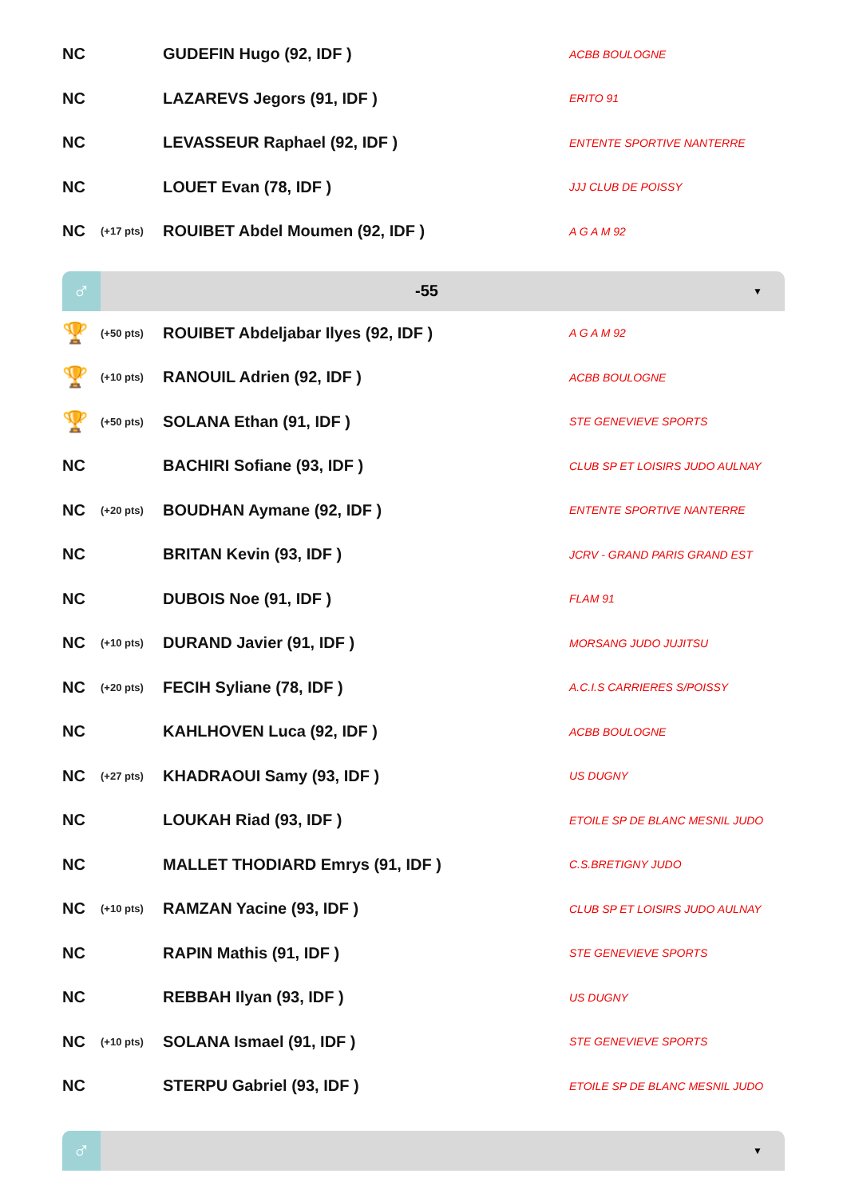| NC | | GUDEFIN Hugo (92, IDF ) | ACBB BOULOGNE |
| NC | | LAZAREVS Jegors (91, IDF ) | ERITO 91 |
| NC | | LEVASSEUR Raphael (92, IDF ) | ENTENTE SPORTIVE NANTERRE |
| NC | | LOUET Evan (78, IDF ) | JJJ CLUB DE POISSY |
| NC | (+17 pts) | ROUIBET Abdel Moumen (92, IDF ) | A G A M 92 |
♂
-55
▼
| 🏆 | (+50 pts) | ROUIBET Abdeljabar Ilyes (92, IDF ) | A G A M 92 |
| 🏆 | (+10 pts) | RANOUIL Adrien (92, IDF ) | ACBB BOULOGNE |
| 🏆 | (+50 pts) | SOLANA Ethan (91, IDF ) | STE GENEVIEVE SPORTS |
| NC | | BACHIRI Sofiane (93, IDF ) | CLUB SP ET LOISIRS JUDO AULNAY |
| NC | (+20 pts) | BOUDHAN Aymane (92, IDF ) | ENTENTE SPORTIVE NANTERRE |
| NC | | BRITAN Kevin (93, IDF ) | JCRV - GRAND PARIS GRAND EST |
| NC | | DUBOIS Noe (91, IDF ) | FLAM 91 |
| NC | (+10 pts) | DURAND Javier (91, IDF ) | MORSANG JUDO JUJITSU |
| NC | (+20 pts) | FECIH Syliane (78, IDF ) | A.C.I.S CARRIERES S/POISSY |
| NC | | KAHLHOVEN Luca (92, IDF ) | ACBB BOULOGNE |
| NC | (+27 pts) | KHADRAOUI Samy (93, IDF ) | US DUGNY |
| NC | | LOUKAH Riad (93, IDF ) | ETOILE SP DE BLANC MESNIL JUDO |
| NC | | MALLET THODIARD Emrys (91, IDF ) | C.S.BRETIGNY JUDO |
| NC | (+10 pts) | RAMZAN Yacine (93, IDF ) | CLUB SP ET LOISIRS JUDO AULNAY |
| NC | | RAPIN Mathis (91, IDF ) | STE GENEVIEVE SPORTS |
| NC | | REBBAH Ilyan (93, IDF ) | US DUGNY |
| NC | (+10 pts) | SOLANA Ismael (91, IDF ) | STE GENEVIEVE SPORTS |
| NC | | STERPU Gabriel (93, IDF ) | ETOILE SP DE BLANC MESNIL JUDO |
♂
▼